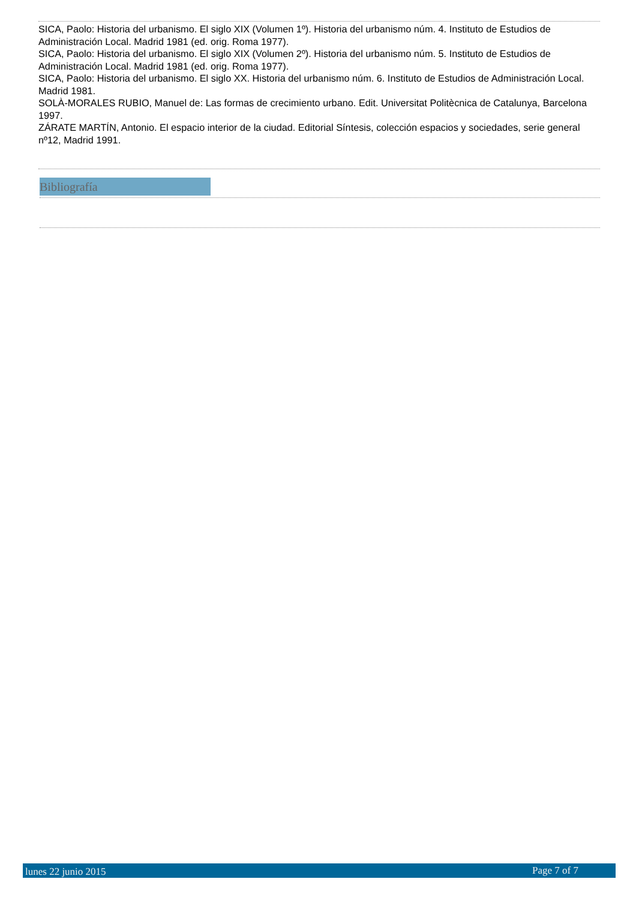SICA, Paolo: Historia del urbanismo. El siglo XIX (Volumen 1º). Historia del urbanismo núm. 4. Instituto de Estudios de Administración Local. Madrid 1981 (ed. orig. Roma 1977).
SICA, Paolo: Historia del urbanismo. El siglo XIX (Volumen 2º). Historia del urbanismo núm. 5. Instituto de Estudios de Administración Local. Madrid 1981 (ed. orig. Roma 1977).
SICA, Paolo: Historia del urbanismo. El siglo XX. Historia del urbanismo núm. 6. Instituto de Estudios de Administración Local. Madrid 1981.
SOLÀ-MORALES RUBIO, Manuel de: Las formas de crecimiento urbano. Edit. Universitat Politècnica de Catalunya, Barcelona 1997.
ZÁRATE MARTÍN, Antonio. El espacio interior de la ciudad. Editorial Síntesis, colección espacios y sociedades, serie general nº12, Madrid 1991.
Bibliografía
lunes 22 junio 2015 Page 7 of 7